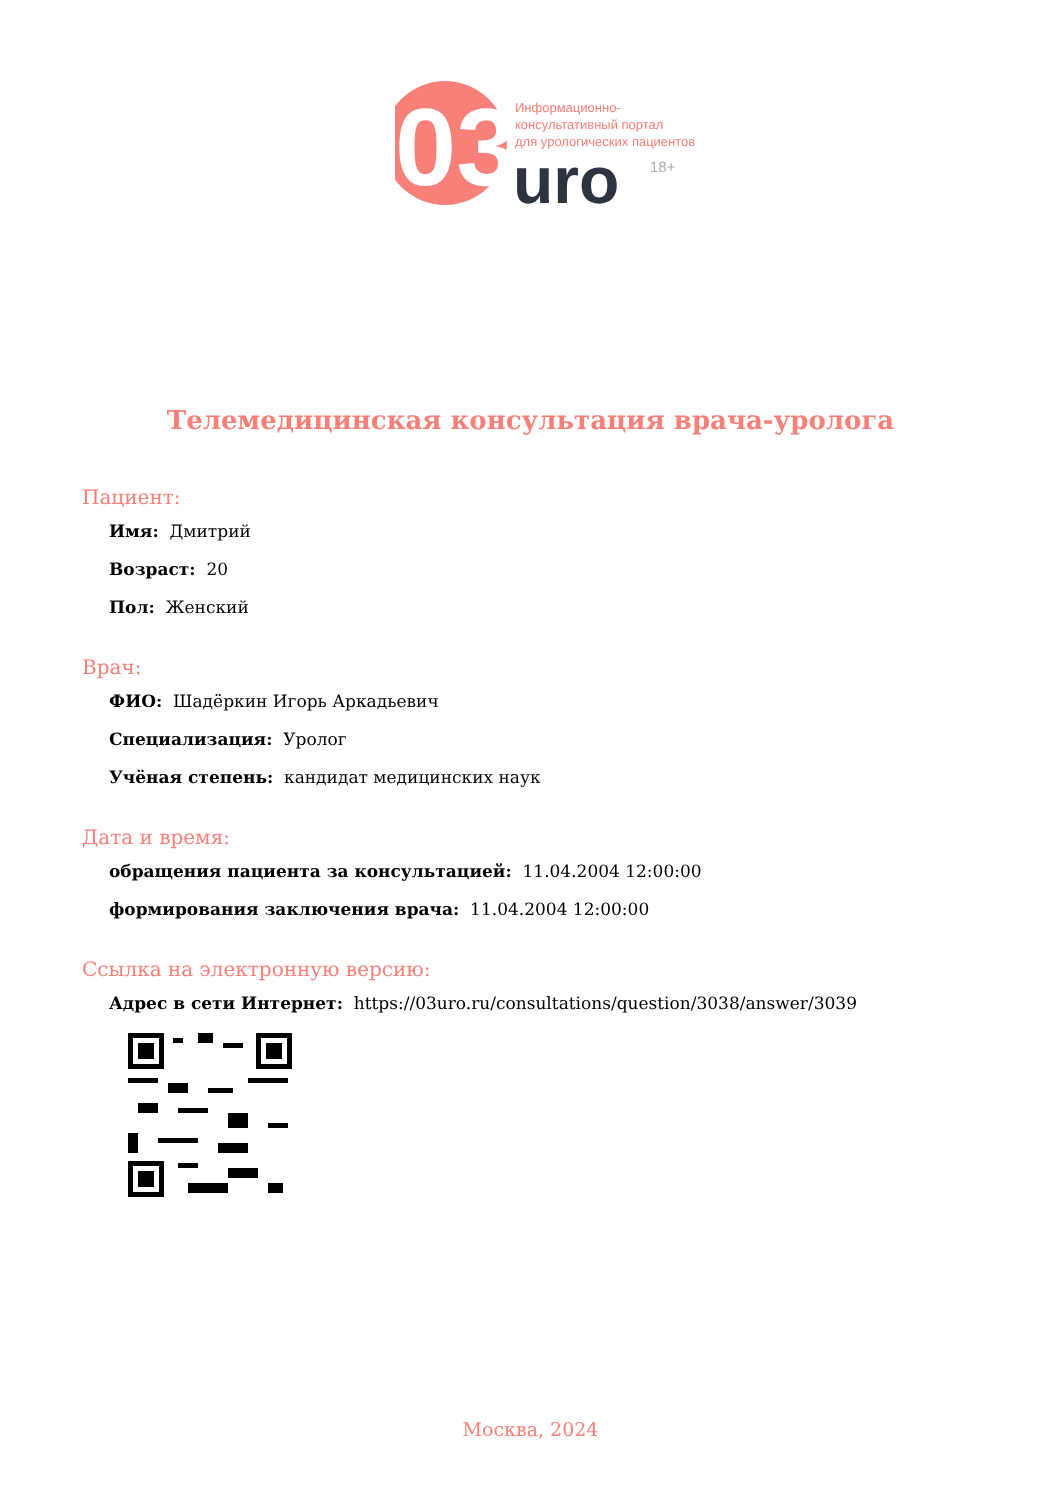03
Информационно-
консультативный портал
для урологических пациентов
uro
18+
Телемедицинская консультация врача-уролога
Пациент:
Имя: Дмитрий
Возраст: 20
Пол: Женский
Врач:
ФИО: Шадёркин Игорь Аркадьевич
Специализация: Уролог
Учёная степень: кандидат медицинских наук
Дата и время:
обращения пациента за консультацией: 11.04.2004 12:00:00
формирования заключения врача: 11.04.2004 12:00:00
Ссылка на электронную версию:
Адрес в сети Интернет: https://03uro.ru/consultations/question/3038/answer/3039
Москва, 2024